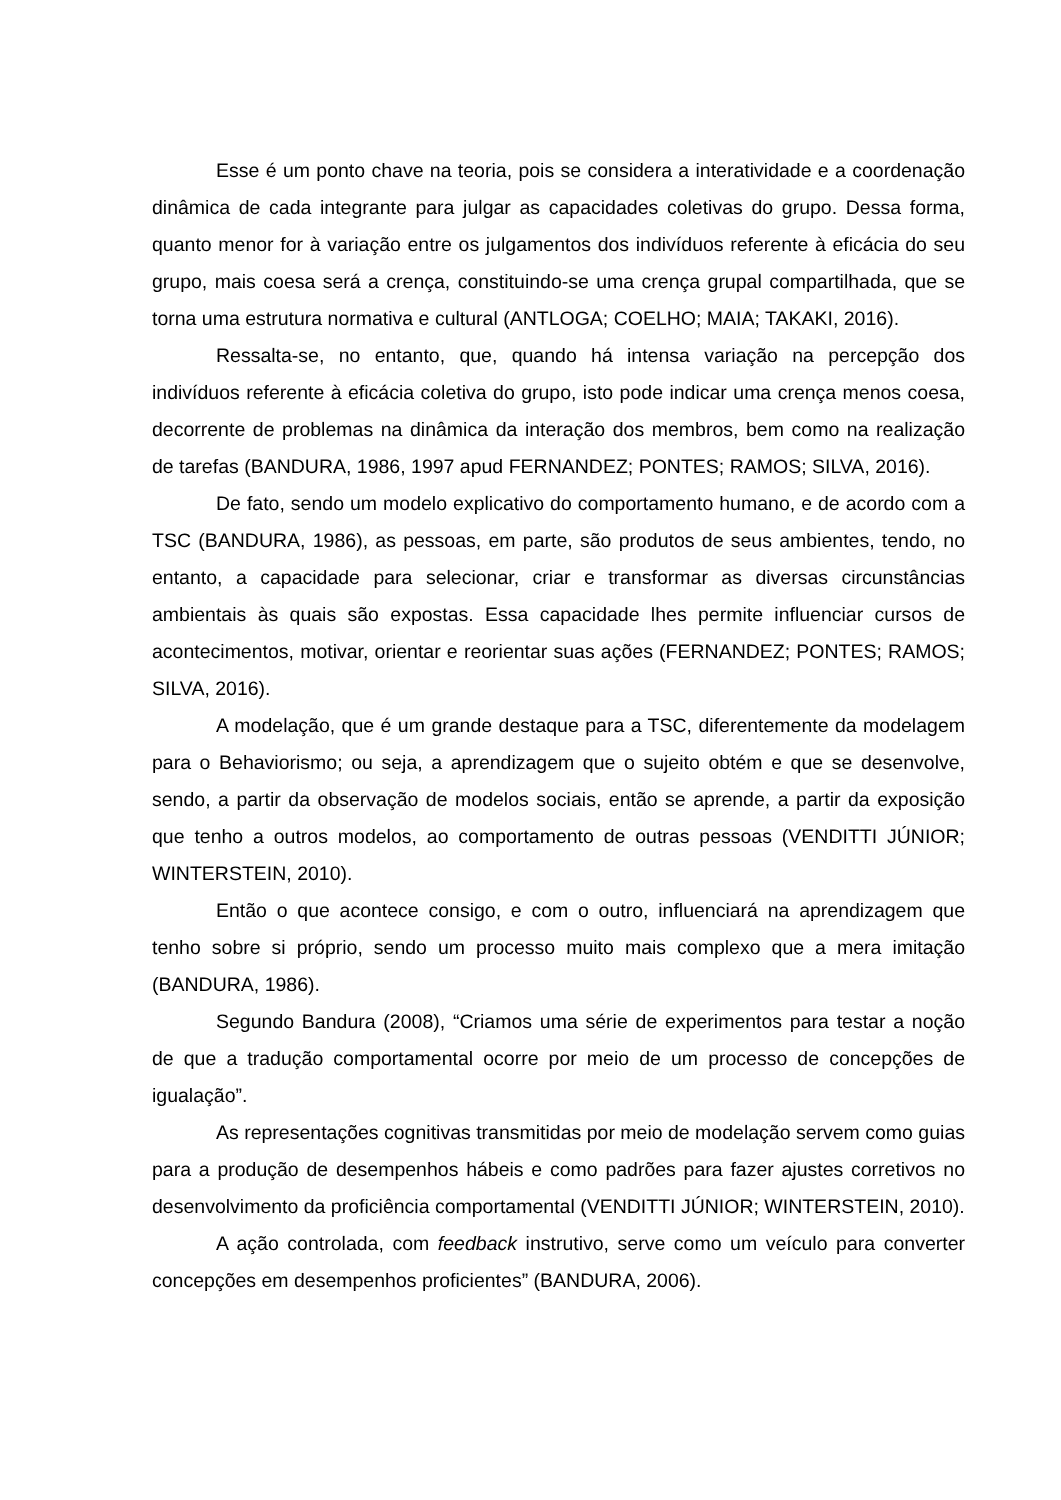Esse é um ponto chave na teoria, pois se considera a interatividade e a coordenação dinâmica de cada integrante para julgar as capacidades coletivas do grupo. Dessa forma, quanto menor for à variação entre os julgamentos dos indivíduos referente à eficácia do seu grupo, mais coesa será a crença, constituindo-se uma crença grupal compartilhada, que se torna uma estrutura normativa e cultural (ANTLOGA; COELHO; MAIA; TAKAKI, 2016).
Ressalta-se, no entanto, que, quando há intensa variação na percepção dos indivíduos referente à eficácia coletiva do grupo, isto pode indicar uma crença menos coesa, decorrente de problemas na dinâmica da interação dos membros, bem como na realização de tarefas (BANDURA, 1986, 1997 apud FERNANDEZ; PONTES; RAMOS; SILVA, 2016).
De fato, sendo um modelo explicativo do comportamento humano, e de acordo com a TSC (BANDURA, 1986), as pessoas, em parte, são produtos de seus ambientes, tendo, no entanto, a capacidade para selecionar, criar e transformar as diversas circunstâncias ambientais às quais são expostas. Essa capacidade lhes permite influenciar cursos de acontecimentos, motivar, orientar e reorientar suas ações (FERNANDEZ; PONTES; RAMOS; SILVA, 2016).
A modelação, que é um grande destaque para a TSC, diferentemente da modelagem para o Behaviorismo; ou seja, a aprendizagem que o sujeito obtém e que se desenvolve, sendo, a partir da observação de modelos sociais, então se aprende, a partir da exposição que tenho a outros modelos, ao comportamento de outras pessoas (VENDITTI JÚNIOR; WINTERSTEIN, 2010).
Então o que acontece consigo, e com o outro, influenciará na aprendizagem que tenho sobre si próprio, sendo um processo muito mais complexo que a mera imitação (BANDURA, 1986).
Segundo Bandura (2008), “Criamos uma série de experimentos para testar a noção de que a tradução comportamental ocorre por meio de um processo de concepções de igualação”.
As representações cognitivas transmitidas por meio de modelação servem como guias para a produção de desempenhos hábeis e como padrões para fazer ajustes corretivos no desenvolvimento da proficiência comportamental (VENDITTI JÚNIOR; WINTERSTEIN, 2010).
A ação controlada, com feedback instrutivo, serve como um veículo para converter concepções em desempenhos proficientes” (BANDURA, 2006).